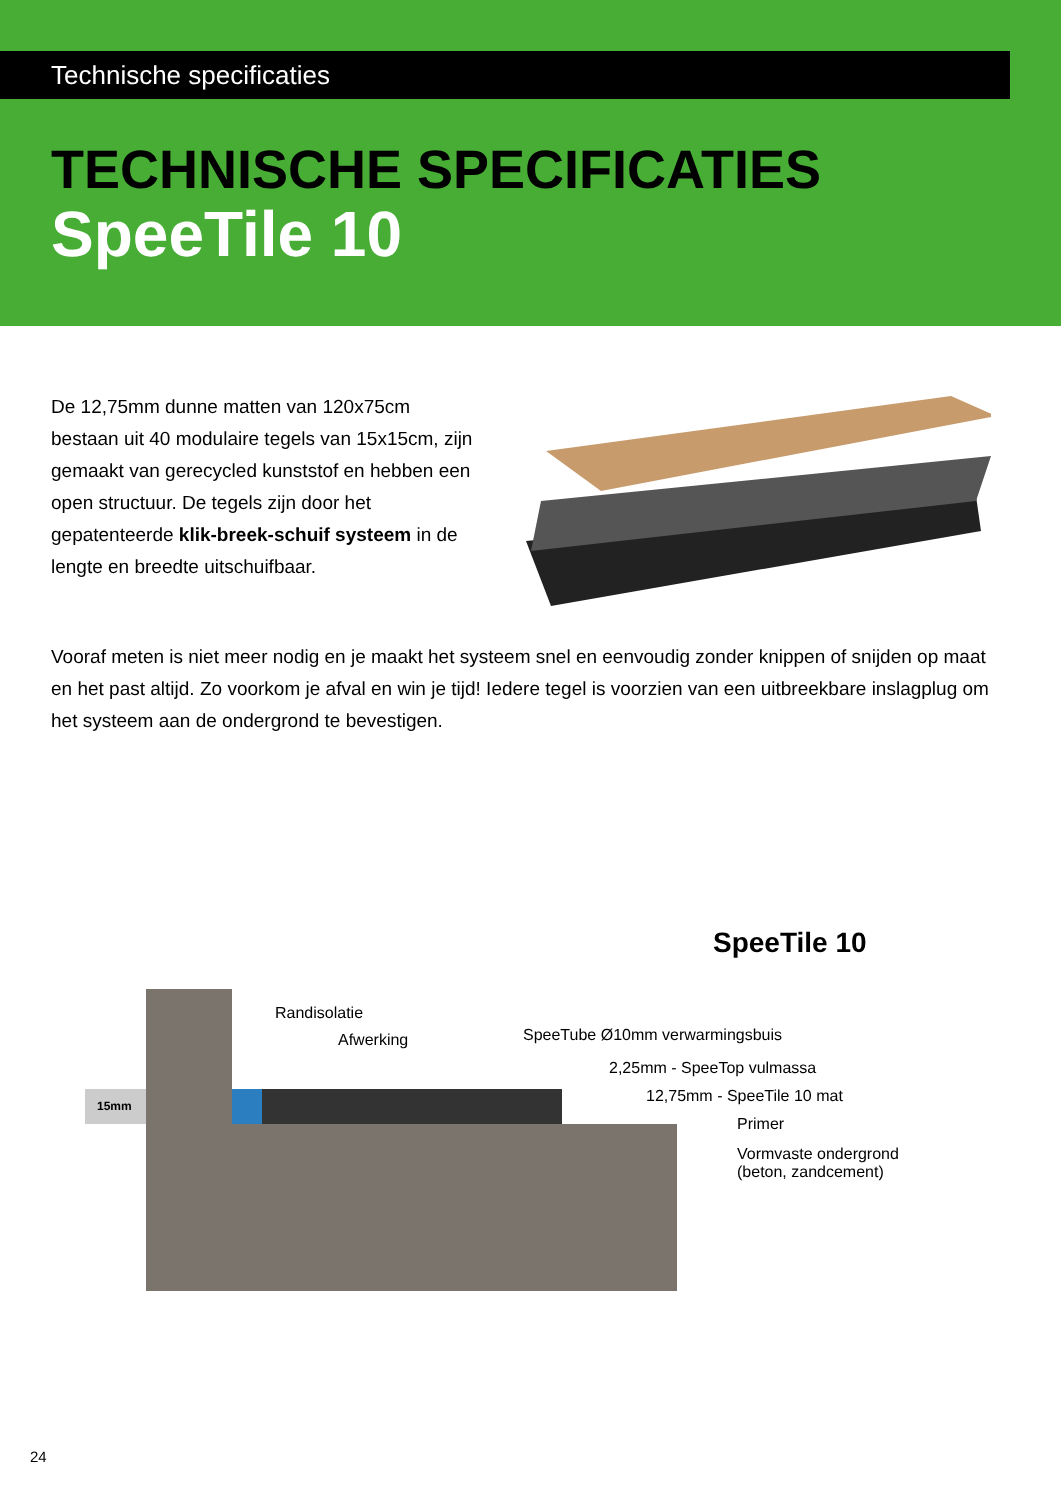Technische specificaties
TECHNISCHE SPECIFICATIES
SpeeTile 10
De 12,75mm dunne matten van 120x75cm bestaan uit 40 modulaire tegels van 15x15cm, zijn gemaakt van gerecycled kunststof en hebben een open structuur. De tegels zijn door het gepatenteerde klik-breek-schuif systeem in de lengte en breedte uitschuifbaar.
Vooraf meten is niet meer nodig en je maakt het systeem snel en eenvoudig zonder knippen of snijden op maat en het past altijd. Zo voorkom je afval en win je tijd! Iedere tegel is voorzien van een uitbreekbare inslagplug om het systeem aan de ondergrond te bevestigen.
SpeeTile 10
15mm
Randisolatie
Afwerking SpeeTube Ø10mm verwarmingsbuis
2,25mm - SpeeTop vulmassa
12,75mm - SpeeTile 10 mat
Primer
Vormvaste ondergrond
(beton, zandcement)
24